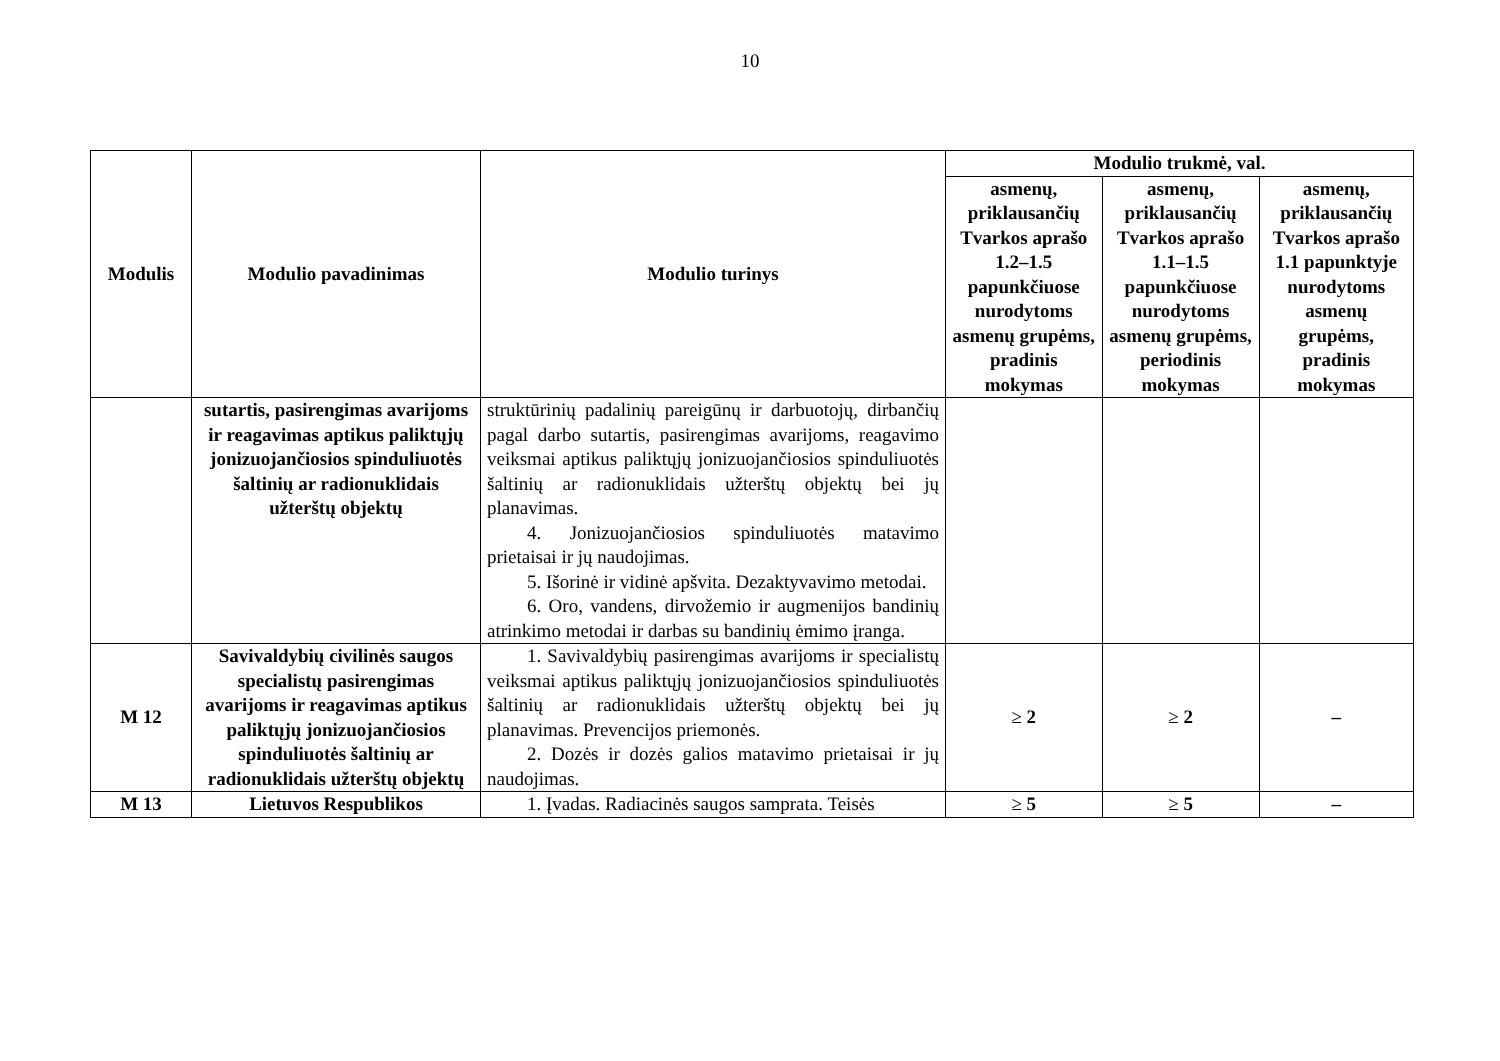10
| Modulis | Modulio pavadinimas | Modulio turinys | Modulio trukmė, val. | | |
| --- | --- | --- | --- | --- | --- |
| | | | asmenų, priklausančių Tvarkos aprašo 1.2–1.5 papunkčiuose nurodytoms asmenų grupėms, pradinis mokymas | asmenų, priklausančių Tvarkos aprašo 1.1–1.5 papunkčiuose nurodytoms asmenų grupėms, periodinis mokymas | asmenų, priklausančių Tvarkos aprašo 1.1 papunktyje nurodytoms asmenų grupėms, pradinis mokymas |
| | sutartis, pasirengimas avarijoms ir reagavimas aptikus paliktųjų jonizuojančiosios spinduliuotės šaltinių ar radionuklidais užterštų objektų | struktūrinių padalinių pareigūnų ir darbuotojų, dirbančių pagal darbo sutartis, pasirengimas avarijoms, reagavimo veiksmai aptikus paliktųjų jonizuojančiosios spinduliuotės šaltinių ar radionuklidais užterštų objektų bei jų planavimas. 4. Jonizuojančiosios spinduliuotės matavimo prietaisai ir jų naudojimas. 5. Išorinė ir vidinė apšvita. Dezaktyvavimo metodai. 6. Oro, vandens, dirvožemio ir augmenijos bandinių atrinkimo metodai ir darbas su bandinių ėmimo įranga. | | | |
| M 12 | Savivaldybių civilinės saugos specialistų pasirengimas avarijoms ir reagavimas aptikus paliktųjų jonizuojančiosios spinduliuotės šaltinių ar radionuklidais užterštų objektų | 1. Savivaldybių pasirengimas avarijoms ir specialistų veiksmai aptikus paliktųjų jonizuojančiosios spinduliuotės šaltinių ar radionuklidais užterštų objektų bei jų planavimas. Prevencijos priemonės. 2. Dozės ir dozės galios matavimo prietaisai ir jų naudojimas. | ≥ 2 | ≥ 2 | – |
| M 13 | Lietuvos Respublikos | 1. Įvadas. Radiacinės saugos samprata. Teisės | ≥ 5 | ≥ 5 | – |